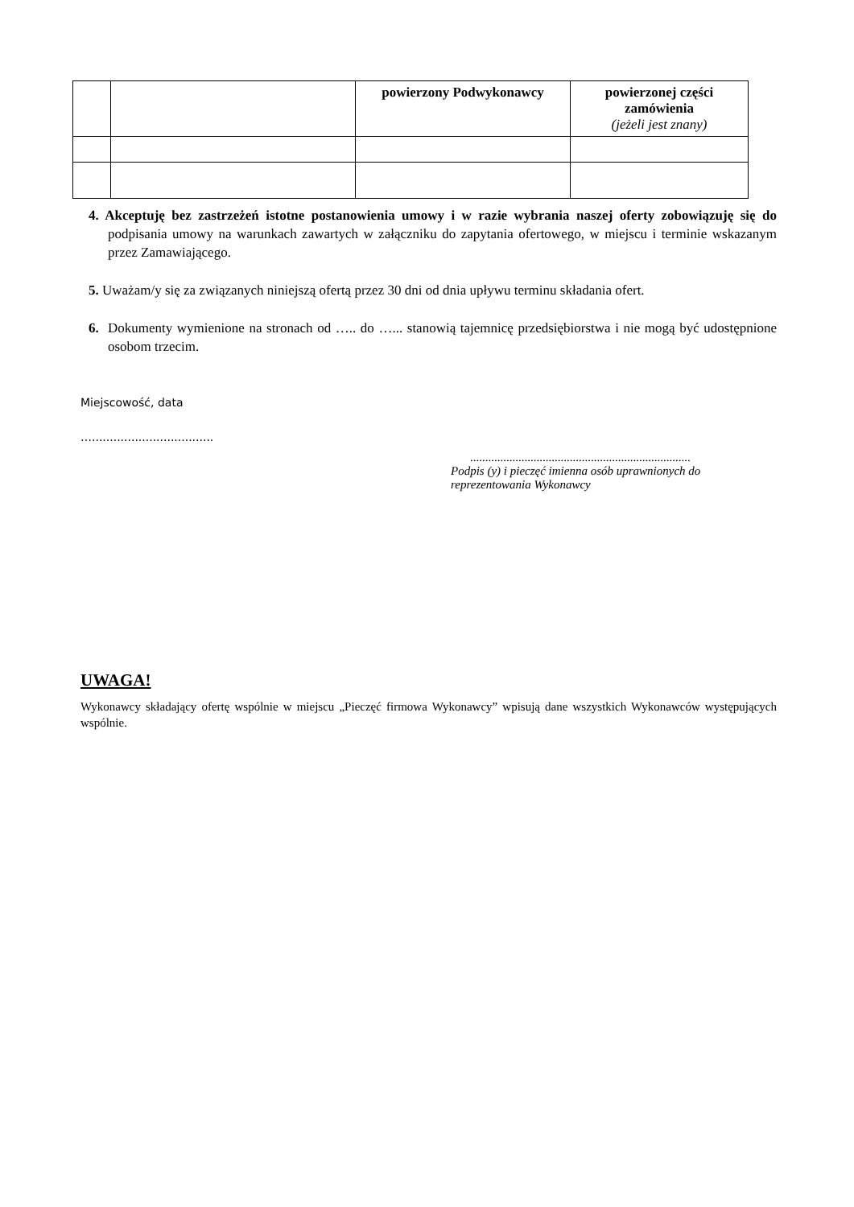| | | powierzony Podwykonawcy | powierzonej części zamówienia (jeżeli jest znany) |
| --- | --- | --- | --- |
4. Akceptuję bez zastrzeżeń istotne postanowienia umowy i w razie wybrania naszej oferty zobowiązuję się do podpisania umowy na warunkach zawartych w załączniku do zapytania ofertowego, w miejscu i terminie wskazanym przez Zamawiającego.
5. Uważam/y się za związanych niniejszą ofertą przez 30 dni od dnia upływu terminu składania ofert.
6. Dokumenty wymienione na stronach od ….. do …... stanowią tajemnicę przedsiębiorstwa i nie mogą być udostępnione osobom trzecim.
Miejscowość, data
…..................................
.........................................................................
Podpis (y) i pieczęć imienna osób uprawnionych do reprezentowania Wykonawcy
UWAGA!
Wykonawcy składający ofertę wspólnie w miejscu „Pieczęć firmowa Wykonawcy” wpisują dane wszystkich Wykonawców występujących wspólnie.